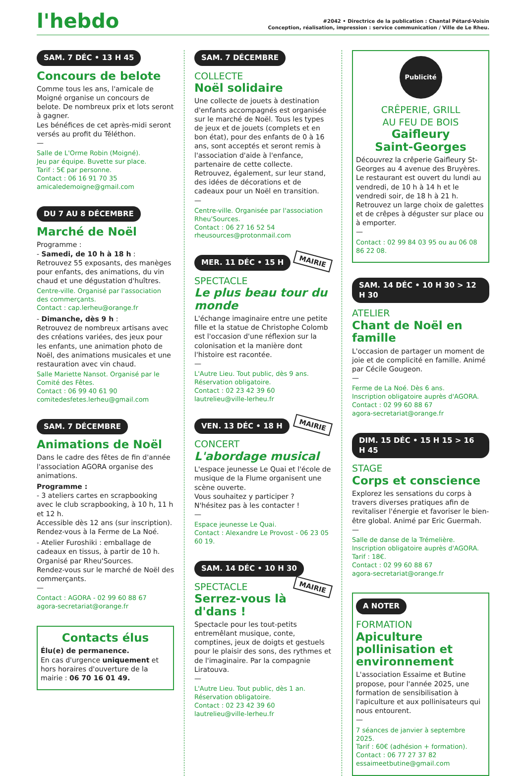l'hebdo
#2042 • Directrice de la publication : Chantal Pétard-Voisin
Conception, réalisation, impression : service communication / Ville de Le Rheu.
SAM. 7 DÉC • 13 H 45
Concours de belote
Comme tous les ans, l'amicale de Moigné organise un concours de belote. De nombreux prix et lots seront à gagner.
Les bénéfices de cet après-midi seront versés au profit du Téléthon.
—
Salle de L'Orme Robin (Moigné).
Jeu par équipe. Buvette sur place.
Tarif : 5€ par personne.
Contact : 06 16 91 70 35
amicaledemoigne@gmail.com
DU 7 AU 8 DÉCEMBRE
Marché de Noël
Programme :
- Samedi, de 10 h à 18 h :
Retrouvez 55 exposants, des manèges pour enfants, des animations, du vin chaud et une dégustation d'huîtres.
Centre-ville. Organisé par l'association des commerçants.
Contact : cap.lerheu@orange.fr
- Dimanche, dès 9 h :
Retrouvez de nombreux artisans avec des créations variées, des jeux pour les enfants, une animation photo de Noël, des animations musicales et une restauration avec vin chaud.
Salle Mariette Nansot. Organisé par le Comité des Fêtes.
Contact : 06 99 40 61 90
comitedesfetes.lerheu@gmail.com
SAM. 7 DÉCEMBRE
Animations de Noël
Dans le cadre des fêtes de fin d'année l'association AGORA organise des animations.
Programme :
- 3 ateliers cartes en scrapbooking avec le club scrapbooking, à 10 h, 11 h et 12 h.
Accessible dès 12 ans (sur inscription).
Rendez-vous à la Ferme de La Noé.
- Atelier Furoshiki : emballage de cadeaux en tissus, à partir de 10 h. Organisé par Rheu'Sources.
Rendez-vous sur le marché de Noël des commerçants.
—
Contact : AGORA - 02 99 60 88 67
agora-secretariat@orange.fr
Contacts élus
Élu(e) de permanence.
En cas d'urgence uniquement et hors horaires d'ouverture de la mairie : 06 70 16 01 49.
SAM. 7 DÉCEMBRE
COLLECTE
Noël solidaire
Une collecte de jouets à destination d'enfants accompagnés est organisée sur le marché de Noël. Tous les types de jeux et de jouets (complets et en bon état), pour des enfants de 0 à 16 ans, sont acceptés et seront remis à l'association d'aide à l'enfance, partenaire de cette collecte.
Retrouvez, également, sur leur stand, des idées de décorations et de cadeaux pour un Noël en transition.
—
Centre-ville. Organisée par l'association Rheu'Sources.
Contact : 06 27 16 52 54
rheusources@protonmail.com
MER. 11 DÉC • 15 H
MAIRIE
SPECTACLE
Le plus beau tour du monde
L'échange imaginaire entre une petite fille et la statue de Christophe Colomb est l'occasion d'une réflexion sur la colonisation et la manière dont l'histoire est racontée.
—
L'Autre Lieu. Tout public, dès 9 ans.
Réservation obligatoire.
Contact : 02 23 42 39 60
lautrelieu@ville-lerheu.fr
VEN. 13 DÉC • 18 H
MAIRIE
CONCERT
L'abordage musical
L'espace jeunesse Le Quai et l'école de musique de la Flume organisent une scène ouverte.
Vous souhaitez y participer ?
N'hésitez pas à les contacter !
—
Espace jeunesse Le Quai.
Contact : Alexandre Le Provost - 06 23 05 60 19.
SAM. 14 DÉC • 10 H 30
MAIRIE
SPECTACLE
Serrez-vous là d'dans !
Spectacle pour les tout-petits entremêlant musique, conte, comptines, jeux de doigts et gestuels pour le plaisir des sons, des rythmes et de l'imaginaire. Par la compagnie Liratouva.
—
L'Autre Lieu. Tout public, dès 1 an.
Réservation obligatoire.
Contact : 02 23 42 39 60
lautrelieu@ville-lerheu.fr
Publicité
CRÊPERIE, GRILL
AU FEU DE BOIS
Gaifleury
Saint-Georges
Découvrez la crêperie Gaifleury St-Georges au 4 avenue des Bruyères.
Le restaurant est ouvert du lundi au vendredi, de 10 h à 14 h et le vendredi soir, de 18 h à 21 h.
Retrouvez un large choix de galettes et de crêpes à déguster sur place ou à emporter.
—
Contact : 02 99 84 03 95 ou au 06 08 86 22 08.
SAM. 14 DÉC • 10 H 30 > 12 H 30
ATELIER
Chant de Noël en famille
L'occasion de partager un moment de joie et de complicité en famille. Animé par Cécile Gougeon.
—
Ferme de La Noé. Dès 6 ans.
Inscription obligatoire auprès d'AGORA.
Contact : 02 99 60 88 67
agora-secretariat@orange.fr
DIM. 15 DÉC • 15 H 15 > 16 H 45
STAGE
Corps et conscience
Explorez les sensations du corps à travers diverses pratiques afin de revitaliser l'énergie et favoriser le bien-être global. Animé par Eric Guermah.
—
Salle de danse de la Trémelière.
Inscription obligatoire auprès d'AGORA.
Tarif : 18€.
Contact : 02 99 60 88 67
agora-secretariat@orange.fr
A NOTER
FORMATION
Apiculture pollinisation et environnement
L'association Essaime et Butine propose, pour l'année 2025, une formation de sensibilisation à l'apiculture et aux pollinisateurs qui nous entourent.
—
7 séances de janvier à septembre 2025.
Tarif : 60€ (adhésion + formation).
Contact : 06 77 27 37 82
essaimeetbutine@gmail.com